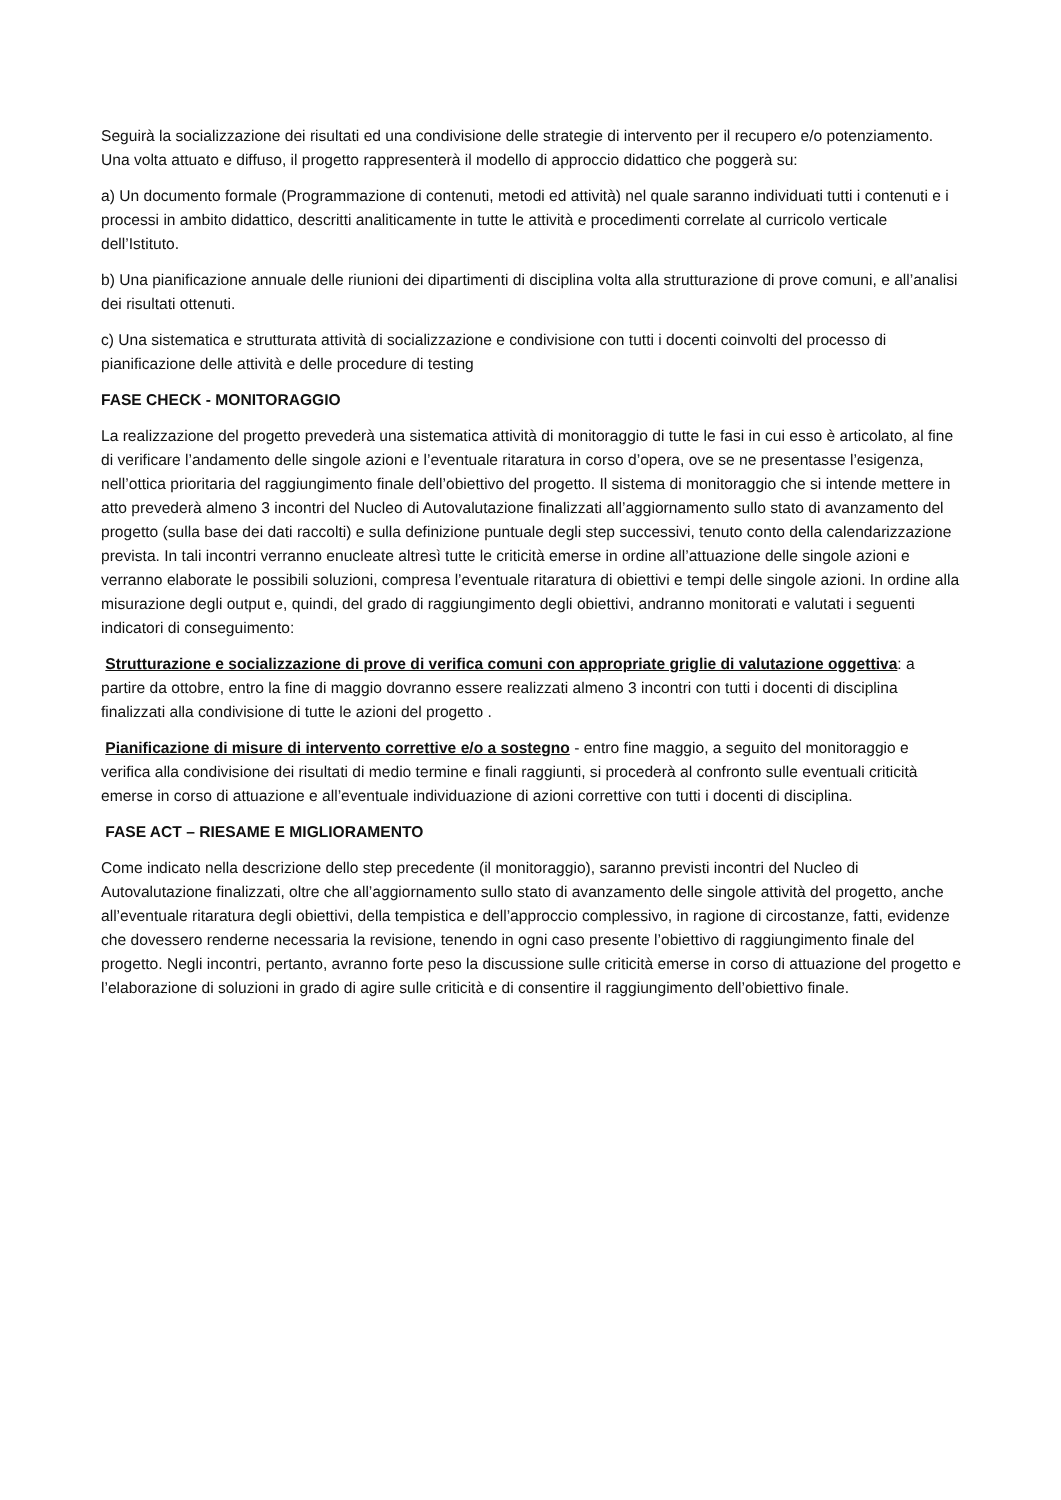Seguirà la socializzazione dei risultati ed una condivisione delle strategie di intervento per il recupero e/o potenziamento. Una volta attuato e diffuso, il progetto rappresenterà il modello di approccio didattico che poggerà su:
a) Un documento formale (Programmazione di contenuti, metodi ed attività) nel quale saranno individuati tutti i contenuti e i processi in ambito didattico, descritti analiticamente in tutte le attività e procedimenti correlate al curricolo verticale dell’Istituto.
b) Una pianificazione annuale delle riunioni dei dipartimenti di disciplina volta alla strutturazione di prove comuni, e all’analisi dei risultati ottenuti.
c) Una sistematica e strutturata attività di socializzazione e condivisione con tutti i docenti coinvolti del processo di pianificazione delle attività e delle procedure di testing
FASE CHECK - MONITORAGGIO
La realizzazione del progetto prevederà una sistematica attività di monitoraggio di tutte le fasi in cui esso è articolato, al fine di verificare l’andamento delle singole azioni e l’eventuale ritaratura in corso d’opera, ove se ne presentasse l’esigenza, nell’ottica prioritaria del raggiungimento finale dell’obiettivo del progetto. Il sistema di monitoraggio che si intende mettere in atto prevederà almeno 3 incontri del Nucleo di Autovalutazione finalizzati all’aggiornamento sullo stato di avanzamento del progetto (sulla base dei dati raccolti) e sulla definizione puntuale degli step successivi, tenuto conto della calendarizzazione prevista. In tali incontri verranno enucleate altresì tutte le criticità emerse in ordine all’attuazione delle singole azioni e verranno elaborate le possibili soluzioni, compresa l’eventuale ritaratura di obiettivi e tempi delle singole azioni. In ordine alla misurazione degli output e, quindi, del grado di raggiungimento degli obiettivi, andranno monitorati e valutati i seguenti indicatori di conseguimento:
Strutturazione e socializzazione di prove di verifica comuni con appropriate griglie di valutazione oggettiva: a partire da ottobre, entro la fine di maggio dovranno essere realizzati almeno 3 incontri con tutti i docenti di disciplina finalizzati alla condivisione di tutte le azioni del progetto .
Pianificazione di misure di intervento correttive e/o a sostegno - entro fine maggio, a seguito del monitoraggio e verifica alla condivisione dei risultati di medio termine e finali raggiunti, si procederà al confronto sulle eventuali criticità emerse in corso di attuazione e all’eventuale individuazione di azioni correttive con tutti i docenti di disciplina.
FASE ACT – RIESAME E MIGLIORAMENTO
Come indicato nella descrizione dello step precedente (il monitoraggio), saranno previsti incontri del Nucleo di Autovalutazione finalizzati, oltre che all’aggiornamento sullo stato di avanzamento delle singole attività del progetto, anche all’eventuale ritaratura degli obiettivi, della tempistica e dell’approccio complessivo, in ragione di circostanze, fatti, evidenze che dovessero renderne necessaria la revisione, tenendo in ogni caso presente l’obiettivo di raggiungimento finale del progetto. Negli incontri, pertanto, avranno forte peso la discussione sulle criticità emerse in corso di attuazione del progetto e l’elaborazione di soluzioni in grado di agire sulle criticità e di consentire il raggiungimento dell’obiettivo finale.